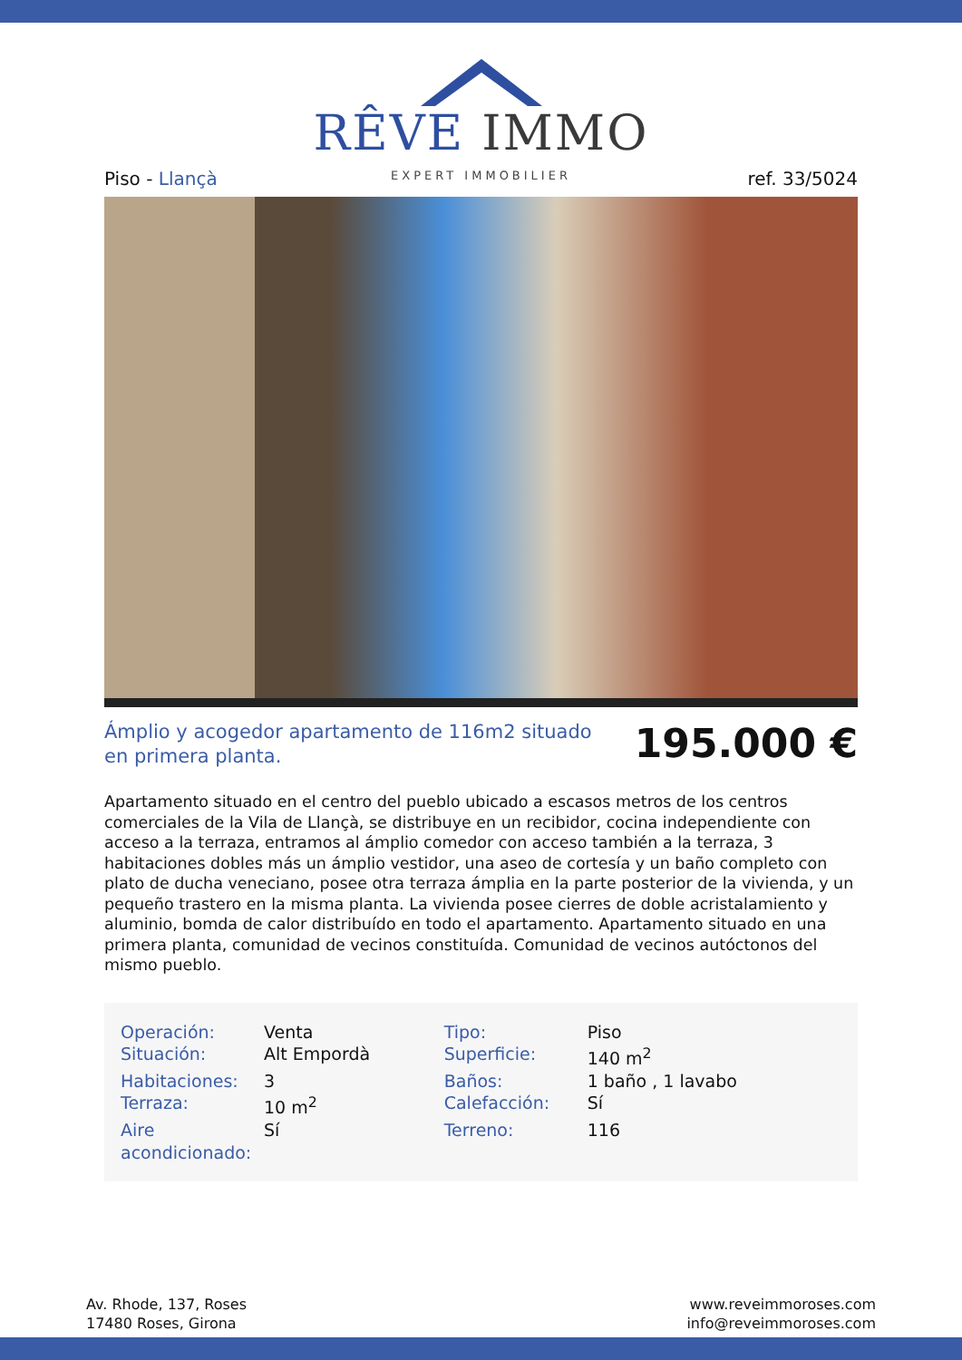RÊVE IMMO
EXPERT IMMOBILIER
Piso - Llançà ref. 33/5024
Ámplio y acogedor apartamento de 116m2 situado en primera planta.
195.000 €
Apartamento situado en el centro del pueblo ubicado a escasos metros de los centros comerciales de la Vila de Llançà, se distribuye en un recibidor, cocina independiente con acceso a la terraza, entramos al ámplio comedor con acceso también a la terraza, 3 habitaciones dobles más un ámplio vestidor, una aseo de cortesía y un baño completo con plato de ducha veneciano, posee otra terraza ámplia en la parte posterior de la vivienda, y un pequeño trastero en la misma planta. La vivienda posee cierres de doble acristalamiento y aluminio, bomda de calor distribuído en todo el apartamento. Apartamento situado en una primera planta, comunidad de vecinos constituída. Comunidad de vecinos autóctonos del mismo pueblo.
| Operación: | Venta | Tipo: | Piso |
| Situación: | Alt Empordà | Superficie: | 140 m<sup>2</sup> |
| Habitaciones: | 3 | Baños: | 1 baño , 1 lavabo |
| Terraza: | 10 m<sup>2</sup> | Calefacción: | Sí |
| Aire acondicionado: | Sí | Terreno: | 116 |
Av. Rhode, 137, Roses
17480 Roses, Girona
www.reveimmoroses.com
info@reveimmoroses.com